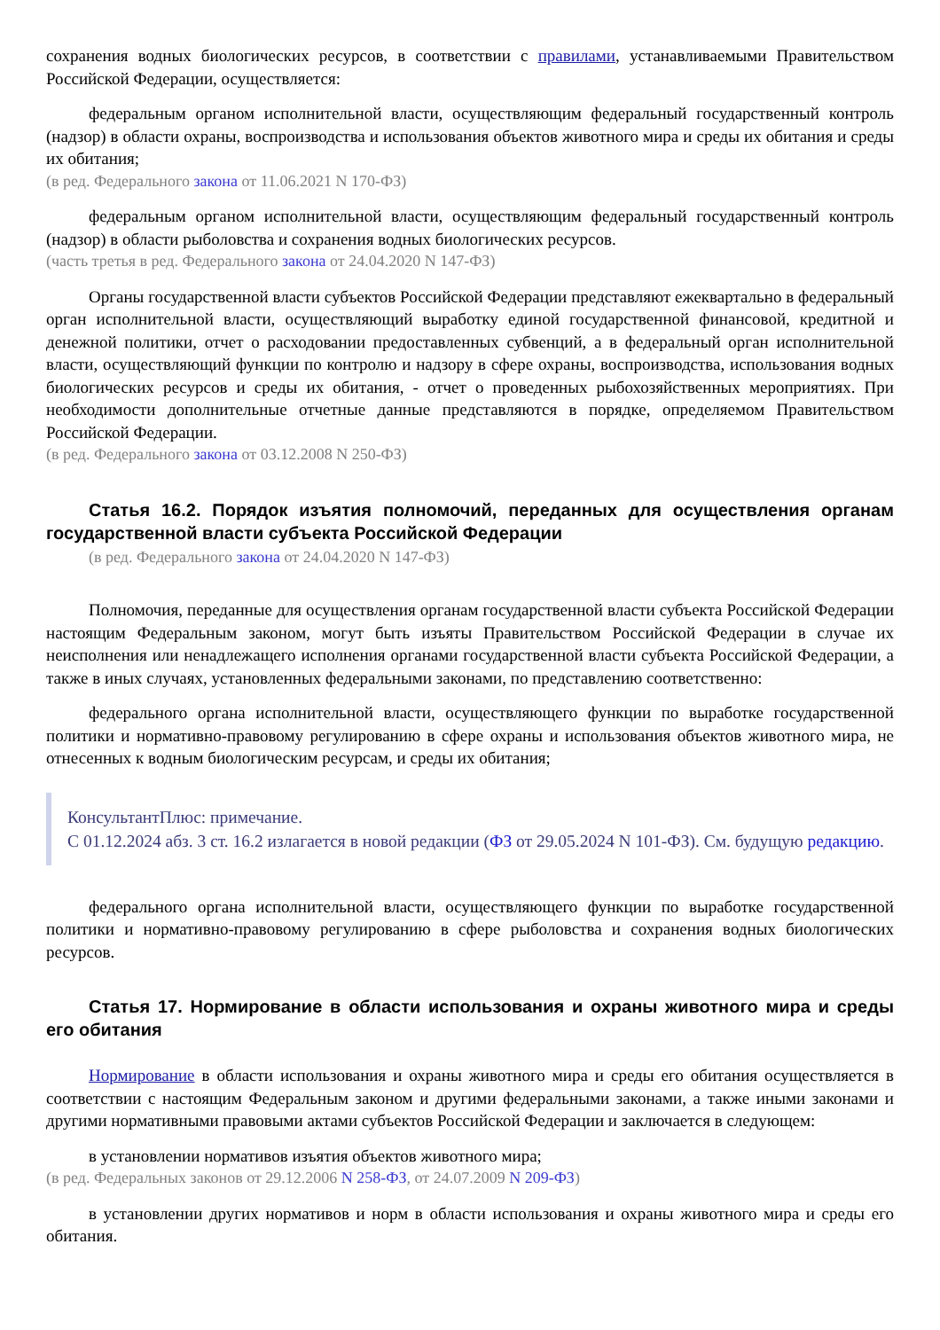сохранения водных биологических ресурсов, в соответствии с правилами, устанавливаемыми Правительством Российской Федерации, осуществляется:
федеральным органом исполнительной власти, осуществляющим федеральный государственный контроль (надзор) в области охраны, воспроизводства и использования объектов животного мира и среды их обитания и среды их обитания;
(в ред. Федерального закона от 11.06.2021 N 170-ФЗ)
федеральным органом исполнительной власти, осуществляющим федеральный государственный контроль (надзор) в области рыболовства и сохранения водных биологических ресурсов.
(часть третья в ред. Федерального закона от 24.04.2020 N 147-ФЗ)
Органы государственной власти субъектов Российской Федерации представляют ежеквартально в федеральный орган исполнительной власти, осуществляющий выработку единой государственной финансовой, кредитной и денежной политики, отчет о расходовании предоставленных субвенций, а в федеральный орган исполнительной власти, осуществляющий функции по контролю и надзору в сфере охраны, воспроизводства, использования водных биологических ресурсов и среды их обитания, - отчет о проведенных рыбохозяйственных мероприятиях. При необходимости дополнительные отчетные данные представляются в порядке, определяемом Правительством Российской Федерации.
(в ред. Федерального закона от 03.12.2008 N 250-ФЗ)
Статья 16.2. Порядок изъятия полномочий, переданных для осуществления органам государственной власти субъекта Российской Федерации
(в ред. Федерального закона от 24.04.2020 N 147-ФЗ)
Полномочия, переданные для осуществления органам государственной власти субъекта Российской Федерации настоящим Федеральным законом, могут быть изъяты Правительством Российской Федерации в случае их неисполнения или ненадлежащего исполнения органами государственной власти субъекта Российской Федерации, а также в иных случаях, установленных федеральными законами, по представлению соответственно:
федерального органа исполнительной власти, осуществляющего функции по выработке государственной политики и нормативно-правовому регулированию в сфере охраны и использования объектов животного мира, не отнесенных к водным биологическим ресурсам, и среды их обитания;
КонсультантПлюс: примечание.
С 01.12.2024 абз. 3 ст. 16.2 излагается в новой редакции (ФЗ от 29.05.2024 N 101-ФЗ). См. будущую редакцию.
федерального органа исполнительной власти, осуществляющего функции по выработке государственной политики и нормативно-правовому регулированию в сфере рыболовства и сохранения водных биологических ресурсов.
Статья 17. Нормирование в области использования и охраны животного мира и среды его обитания
Нормирование в области использования и охраны животного мира и среды его обитания осуществляется в соответствии с настоящим Федеральным законом и другими федеральными законами, а также иными законами и другими нормативными правовыми актами субъектов Российской Федерации и заключается в следующем:
в установлении нормативов изъятия объектов животного мира;
(в ред. Федеральных законов от 29.12.2006 N 258-ФЗ, от 24.07.2009 N 209-ФЗ)
в установлении других нормативов и норм в области использования и охраны животного мира и среды его обитания.